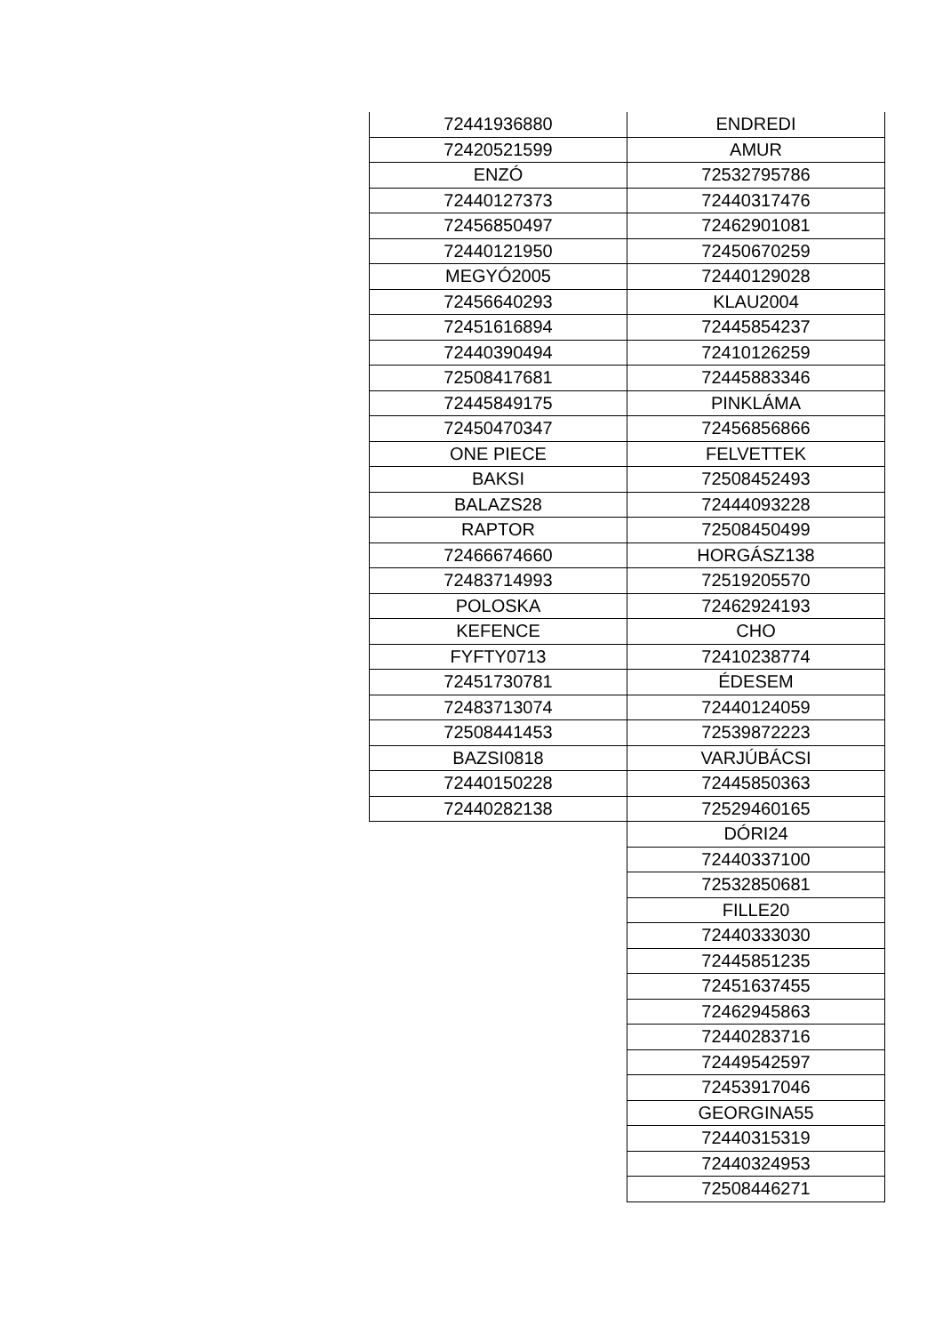| 72441936880 | ENDREDI |
| 72420521599 | AMUR |
| ENZÓ | 72532795786 |
| 72440127373 | 72440317476 |
| 72456850497 | 72462901081 |
| 72440121950 | 72450670259 |
| MEGYÓ2005 | 72440129028 |
| 72456640293 | KLAU2004 |
| 72451616894 | 72445854237 |
| 72440390494 | 72410126259 |
| 72508417681 | 72445883346 |
| 72445849175 | PINKLÁMA |
| 72450470347 | 72456856866 |
| ONE PIECE | FELVETTEK |
| BAKSI | 72508452493 |
| BALAZS28 | 72444093228 |
| RAPTOR | 72508450499 |
| 72466674660 | HORGÁSZ138 |
| 72483714993 | 72519205570 |
| POLOSKA | 72462924193 |
| KEFENCE | CHO |
| FYFTY0713 | 72410238774 |
| 72451730781 | ÉDESEM |
| 72483713074 | 72440124059 |
| 72508441453 | 72539872223 |
| BAZSI0818 | VARJÚBÁCSI |
| 72440150228 | 72445850363 |
| 72440282138 | 72529460165 |
| | DÓRI24 |
| | 72440337100 |
| | 72532850681 |
| | FILLE20 |
| | 72440333030 |
| | 72445851235 |
| | 72451637455 |
| | 72462945863 |
| | 72440283716 |
| | 72449542597 |
| | 72453917046 |
| | GEORGINA55 |
| | 72440315319 |
| | 72440324953 |
| | 72508446271 |